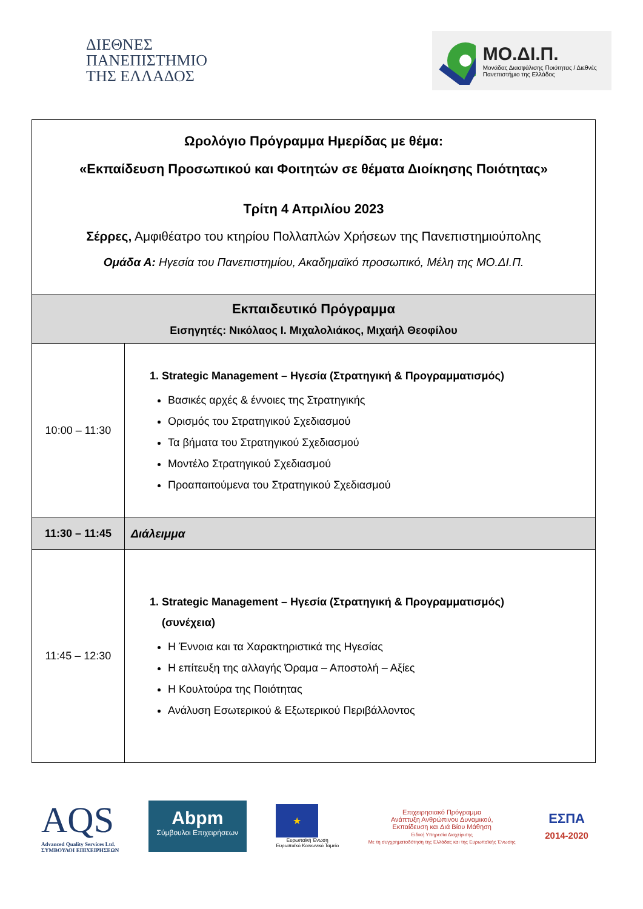ΔΙΕΘΝΕΣ
ΠΑΝΕΠΙΣΤΗΜΙΟ
ΤΗΣ ΕΛΛΑΔΟΣ
ΜΟ.ΔΙ.Π.
Μονάδας Διασφάλισης Ποιότητας / Διεθνές Πανεπιστήμιο της Ελλάδος
| Ωρολόγιο Πρόγραμμα Ημερίδας με θέμα: «Εκπαίδευση Προσωπικού και Φοιτητών σε θέματα Διοίκησης Ποιότητας» Τρίτη 4 Απριλίου 2023 Σέρρες, Αμφιθέατρο του κτηρίου Πολλαπλών Χρήσεων της Πανεπιστημιούπολης Ομάδα Α: Ηγεσία του Πανεπιστημίου, Ακαδημαϊκό προσωπικό, Μέλη της ΜΟ.ΔΙ.Π. | |
| Εκπαιδευτικό Πρόγραμμα Εισηγητές: Νικόλαος Ι. Μιχαλολιάκος, Μιχαήλ Θεοφίλου | |
| 10:00 – 11:30 | 1. Strategic Management – Ηγεσία (Στρατηγική & Προγραμματισμός) Βασικές αρχές & έννοιες της Στρατηγικής Ορισμός του Στρατηγικού Σχεδιασμού Τα βήματα του Στρατηγικού Σχεδιασμού Μοντέλο Στρατηγικού Σχεδιασμού Προαπαιτούμενα του Στρατηγικού Σχεδιασμού |
| 11:30 – 11:45 | Διάλειμμα |
| 11:45 – 12:30 | 1. Strategic Management – Ηγεσία (Στρατηγική & Προγραμματισμός) (συνέχεια) Η Έννοια και τα Χαρακτηριστικά της Ηγεσίας Η επίτευξη της αλλαγής Όραμα – Αποστολή – Αξίες Η Κουλτούρα της Ποιότητας Ανάλυση Εσωτερικού & Εξωτερικού Περιβάλλοντος |
AQS
Advanced Quality Services Ltd.
ΣΥΜΒΟΥΛΟΙ ΕΠΙΧΕΙΡΗΣΕΩΝ
Abpm
Σύμβουλοι Επιχειρήσεων
★
Ευρωπαϊκή Ένωση
Ευρωπαϊκό Κοινωνικό Ταμείο
Επιχειρησιακό Πρόγραμμα
Ανάπτυξη Ανθρώπινου Δυναμικού,
Εκπαίδευση και Διά Βίου Μάθηση
Ειδική Υπηρεσία Διαχείρισης
Με τη συγχρηματοδότηση της Ελλάδας και της Ευρωπαϊκής Ένωσης
ΕΣΠΑ
2014-2020